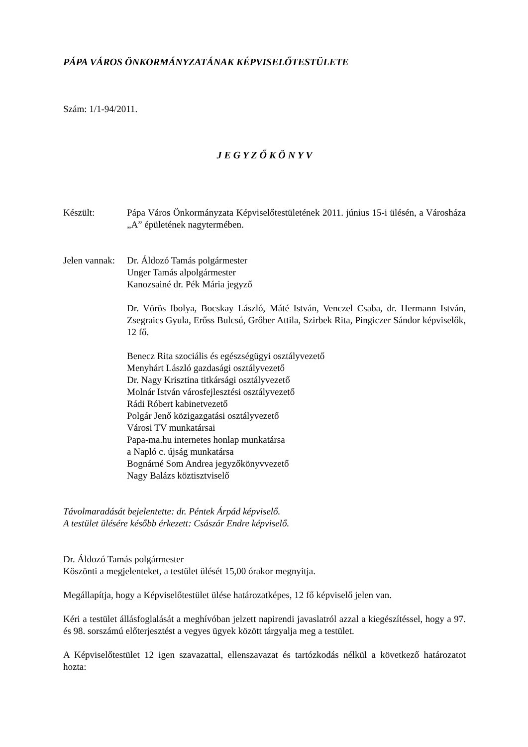PÁPA VÁROS ÖNKORMÁNYZATÁNAK KÉPVISELŐTESTÜLETE
Szám: 1/1-94/2011.
J E G Y Z Ő K Ö N Y V
Készült: Pápa Város Önkormányzata Képviselőtestületének 2011. június 15-i ülésén, a Városháza „A” épületének nagytermében.
Jelen vannak:
Dr. Áldozó Tamás polgármester
Unger Tamás alpolgármester
Kanozsainé dr. Pék Mária jegyző
Dr. Vörös Ibolya, Bocskay László, Máté István, Venczel Csaba, dr. Hermann István, Zsegraics Gyula, Erőss Bulcsú, Grőber Attila, Szirbek Rita, Pingiczer Sándor képviselők, 12 fő.
Benecz Rita szociális és egészségügyi osztályvezető
Menyhárt László gazdasági osztályvezető
Dr. Nagy Krisztina titkársági osztályvezető
Molnár István városfejlesztési osztályvezető
Rádi Róbert kabinetvezető
Polgár Jenő közigazgatási osztályvezető
Városi TV munkatársai
Papa-ma.hu internetes honlap munkatársa
a Napló c. újság munkatársa
Bognárné Som Andrea jegyzőkönyvvezető
Nagy Balázs köztisztviselő
Távolmaradását bejelentette: dr. Péntek Árpád képviselő.
A testület ülésére később érkezett: Császár Endre képviselő.
Dr. Áldozó Tamás polgármester
Köszönti a megjelenteket, a testület ülését 15,00 órakor megnyitja.
Megállapítja, hogy a Képviselőtestület ülése határozatképes, 12 fő képviselő jelen van.
Kéri a testület állásfoglalását a meghívóban jelzett napirendi javaslatról azzal a kiegészítéssel, hogy a 97. és 98. sorszámú előterjesztést a vegyes ügyek között tárgyalja meg a testület.
A Képviselőtestület 12 igen szavazattal, ellenszavazat és tartózkodás nélkül a következő határozatot hozta: